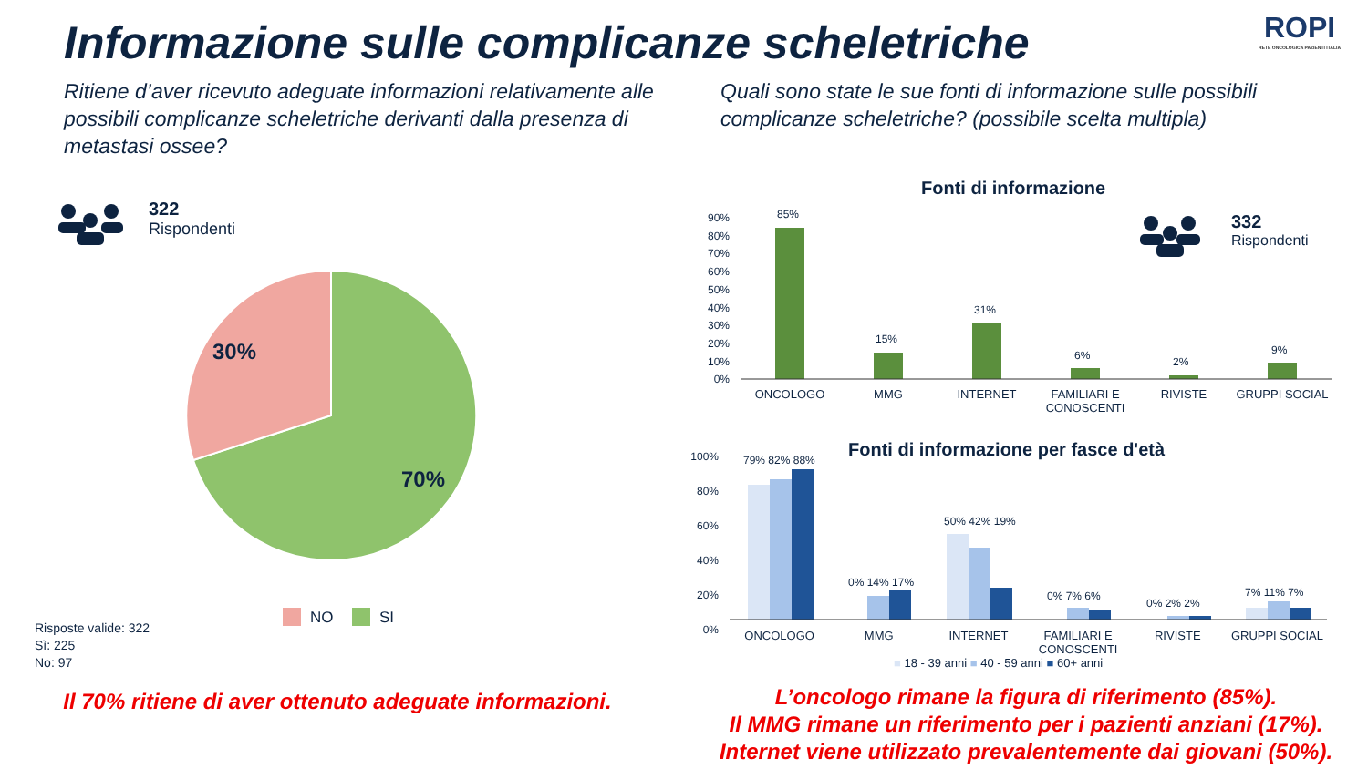Informazione sulle complicanze scheletriche
ROPI
RETE ONCOLOGICA PAZIENTI ITALIA
Ritiene d’aver ricevuto adeguate informazioni relativamente alle possibili complicanze scheletriche derivanti dalla presenza di metastasi ossee?
Quali sono state le sue fonti di informazione sulle possibili complicanze scheletriche? (possibile scelta multipla)
322
Rispondenti
30%
70%
NO SI
Risposte valide: 322
Sì: 225
No: 97
Fonti di informazione
332
Rispondenti
90% 80% 70% 60% 50% 40% 30% 20% 10% 0%
85%
15%
31%
6% 2%
9%
ONCOLOGO MMG INTERNET FAMILIARI E CONOSCENTI RIVISTE GRUPPI SOCIAL
Fonti di informazione per fasce d'età
100% 80% 60% 40% 20% 0%
79% 82% 88%
0% 14% 17%
50% 42% 19%
0% 7% 6%
0% 2% 2%
7% 11% 7%
ONCOLOGO MMG INTERNET FAMILIARI E CONOSCENTI RIVISTE GRUPPI SOCIAL
■ 18 - 39 anni ■ 40 - 59 anni ■ 60+ anni
Il 70% ritiene di aver ottenuto adeguate informazioni.
L’oncologo rimane la figura di riferimento (85%).
Il MMG rimane un riferimento per i pazienti anziani (17%).
Internet viene utilizzato prevalentemente dai giovani (50%).